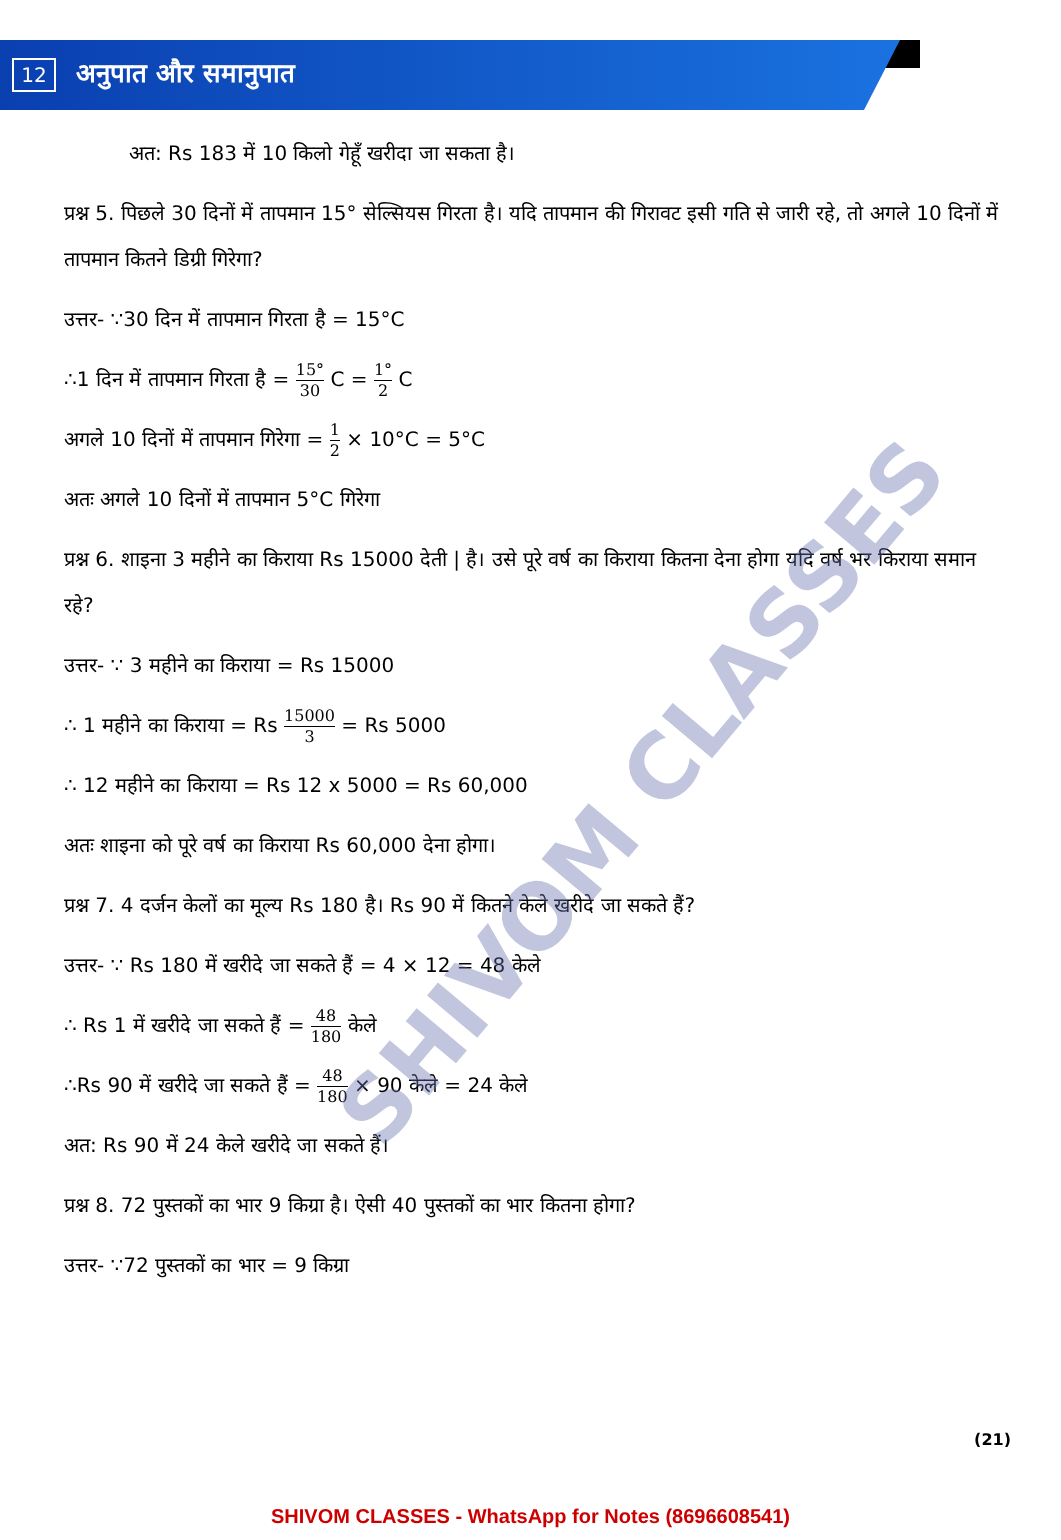12
अनुपात और समानुपात
SHIVOM CLASSES
अत: Rs 183 में 10 किलो गेहूँ खरीदा जा सकता है।
प्रश्न 5. पिछले 30 दिनों में तापमान 15° सेल्सियस गिरता है। यदि तापमान की गिरावट इसी गति से जारी रहे, तो अगले 10 दिनों में तापमान कितने डिग्री गिरेगा?
उत्तर- ∵30 दिन में तापमान गिरता है = 15°C
∴1 दिन में तापमान गिरता है = 15° 30 C = 1° 2 C
अगले 10 दिनों में तापमान गिरेगा = 1 2 × 10°C = 5°C
अतः अगले 10 दिनों में तापमान 5°C गिरेगा
प्रश्न 6. शाइना 3 महीने का किराया Rs 15000 देती | है। उसे पूरे वर्ष का किराया कितना देना होगा यदि वर्ष भर किराया समान रहे?
उत्तर- ∵ 3 महीने का किराया = Rs 15000
∴ 1 महीने का किराया = Rs 15000 3 = Rs 5000
∴ 12 महीने का किराया = Rs 12 x 5000 = Rs 60,000
अतः शाइना को पूरे वर्ष का किराया Rs 60,000 देना होगा।
प्रश्न 7. 4 दर्जन केलों का मूल्य Rs 180 है। Rs 90 में कितने केले खरीदे जा सकते हैं?
उत्तर- ∵ Rs 180 में खरीदे जा सकते हैं = 4 × 12 = 48 केले
∴ Rs 1 में खरीदे जा सकते हैं = 48 180 केले
∴Rs 90 में खरीदे जा सकते हैं = 48 180 × 90 केले = 24 केले
अत: Rs 90 में 24 केले खरीदे जा सकते हैं।
प्रश्न 8. 72 पुस्तकों का भार 9 किग्रा है। ऐसी 40 पुस्तकों का भार कितना होगा?
उत्तर- ∵72 पुस्तकों का भार = 9 किग्रा
(21)
SHIVOM CLASSES - WhatsApp for Notes (8696608541)